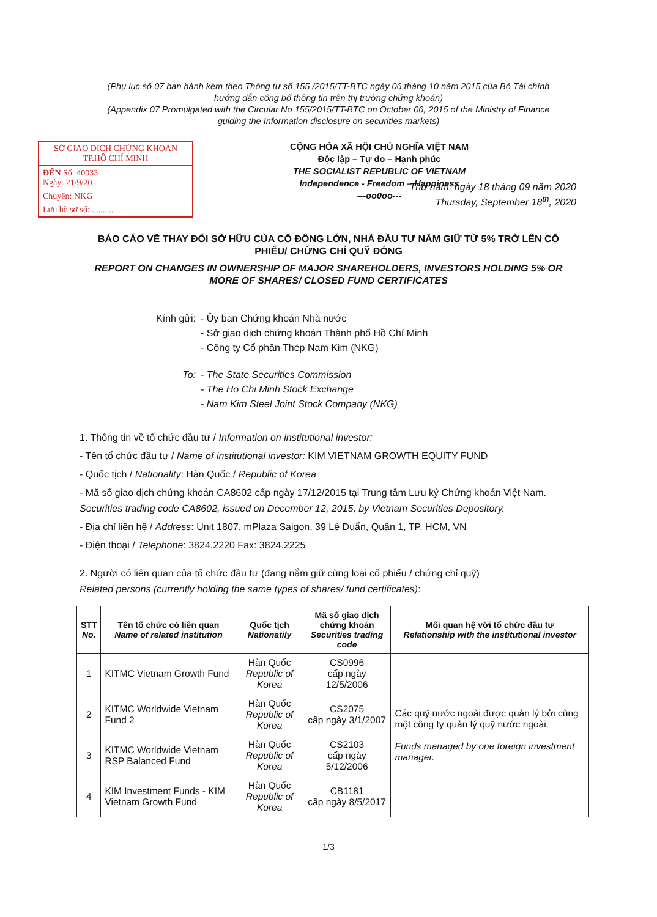(Phụ lục số 07 ban hành kèm theo Thông tư số 155 /2015/TT-BTC ngày 06 tháng 10 năm 2015 của Bộ Tài chính
hướng dẫn công bố thông tin trên thị trường chứng khoán)
(Appendix 07 Promulgated with the Circular No 155/2015/TT-BTC on October 06, 2015 of the Ministry of Finance
guiding the Information disclosure on securities markets)
SỞ GIAO DỊCH CHỨNG KHOÁN
TP.HỒ CHÍ MINH
ĐẾN Số: 40033
Ngày: 21/9/20
Chuyển: NKG
Lưu hồ sơ số: ..........
CỘNG HÒA XÃ HỘI CHỦ NGHĨA VIỆT NAM
Độc lập – Tự do – Hạnh phúc
THE SOCIALIST REPUBLIC OF VIETNAM
Independence - Freedom – Happiness
---oo0oo---
Thứ năm, ngày 18 tháng 09 năm 2020
Thursday, September 18<sup>th</sup>, 2020
BÁO CÁO VỀ THAY ĐỔI SỞ HỮU CỦA CỔ ĐÔNG LỚN, NHÀ ĐẦU TƯ NẮM GIỮ TỪ 5% TRỞ LÊN CỔ PHIẾU/ CHỨNG CHỈ QUỸ ĐÓNG
REPORT ON CHANGES IN OWNERSHIP OF MAJOR SHAREHOLDERS, INVESTORS HOLDING 5% OR MORE OF SHARES/ CLOSED FUND CERTIFICATES
Kính gửi: - Ủy ban Chứng khoán Nhà nước
- Sở giao dịch chứng khoán Thành phố Hồ Chí Minh
- Công ty Cổ phần Thép Nam Kim (NKG)
To: - The State Securities Commission
- The Ho Chi Minh Stock Exchange
- Nam Kim Steel Joint Stock Company (NKG)
1. Thông tin về tổ chức đầu tư / Information on institutional investor:
- Tên tổ chức đầu tư / Name of institutional investor: KIM VIETNAM GROWTH EQUITY FUND
- Quốc tịch / Nationality: Hàn Quốc / Republic of Korea
- Mã số giao dịch chứng khoán CA8602 cấp ngày 17/12/2015 tại Trung tâm Lưu ký Chứng khoán Việt Nam.
Securities trading code CA8602, issued on December 12, 2015, by Vietnam Securities Depository.
- Địa chỉ liên hệ / Address: Unit 1807, mPlaza Saigon, 39 Lê Duẩn, Quận 1, TP. HCM, VN
- Điện thoại / Telephone: 3824.2220 Fax: 3824.2225
2. Người có liên quan của tổ chức đầu tư (đang nắm giữ cùng loại cổ phiếu / chứng chỉ quỹ)
Related persons (currently holding the same types of shares/ fund certificates):
| STT No. | Tên tổ chức có liên quan Name of related institution | Quốc tịch Nationatily | Mã số giao dịch chứng khoán Securities trading code | Mối quan hệ với tổ chức đầu tư Relationship with the institutional investor |
| --- | --- | --- | --- | --- |
| 1 | KITMC Vietnam Growth Fund | Hàn Quốc Republic of Korea | CS0996 cấp ngày 12/5/2006 | Các quỹ nước ngoài được quản lý bởi cùng một công ty quản lý quỹ nước ngoài. Funds managed by one foreign investment manager. |
| 2 | KITMC Worldwide Vietnam Fund 2 | Hàn Quốc Republic of Korea | CS2075 cấp ngày 3/1/2007 | |
| 3 | KITMC Worldwide Vietnam RSP Balanced Fund | Hàn Quốc Republic of Korea | CS2103 cấp ngày 5/12/2006 | |
| 4 | KIM Investment Funds - KIM Vietnam Growth Fund | Hàn Quốc Republic of Korea | CB1181 cấp ngày 8/5/2017 | |
1/3